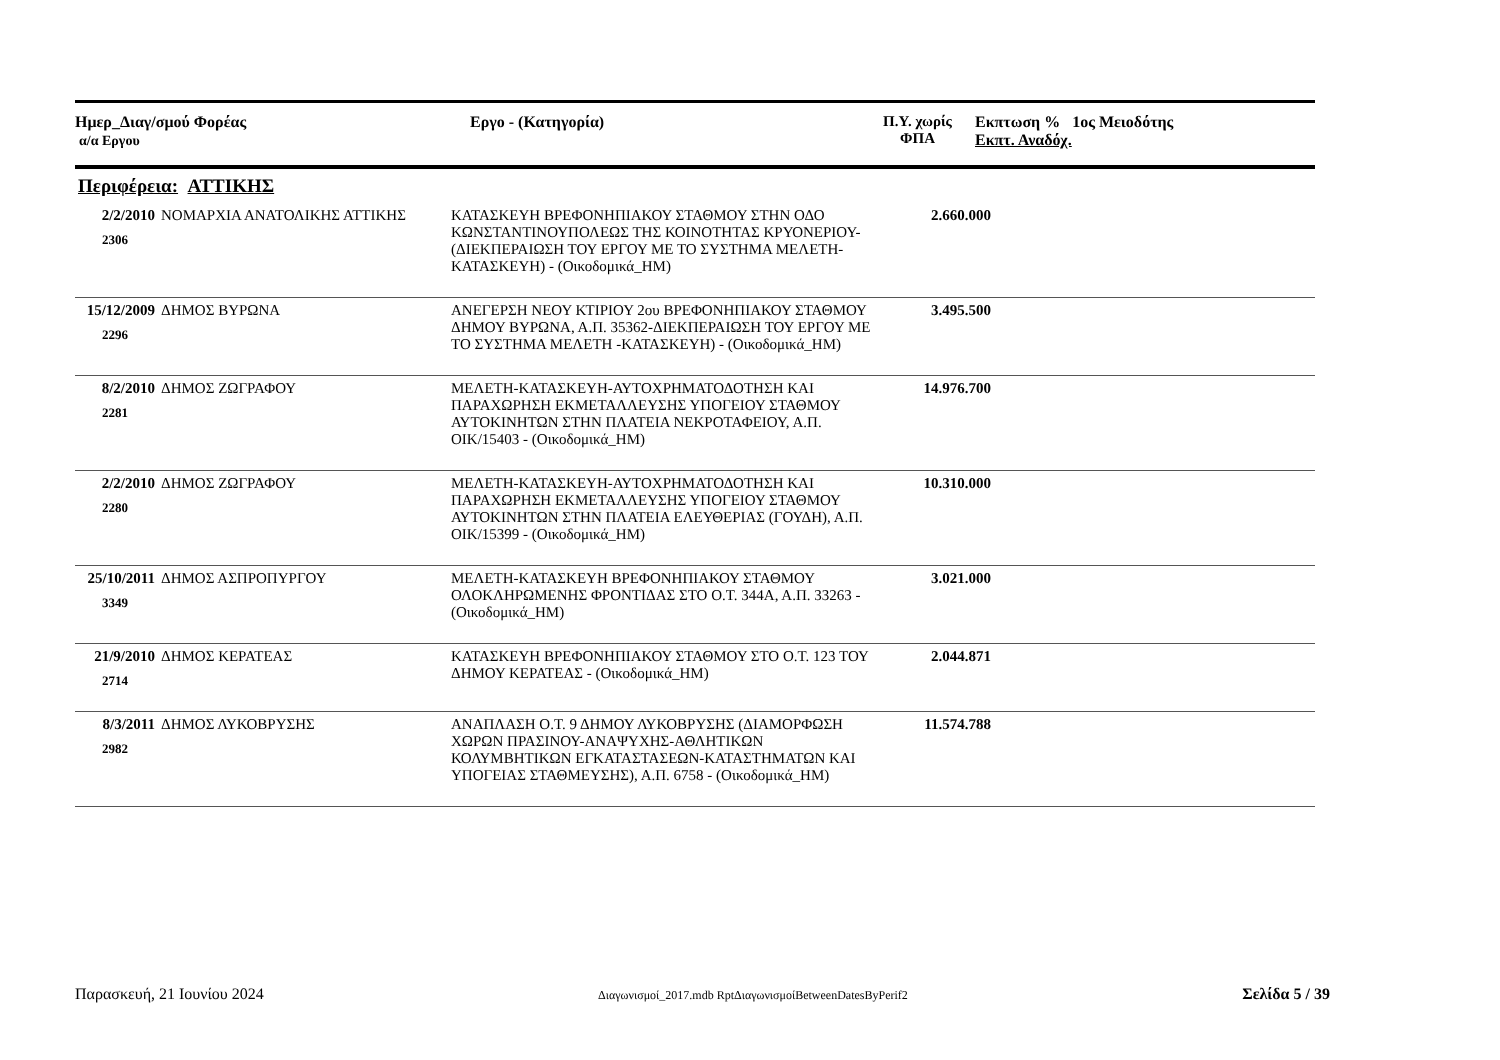Ημερ_Διαγ/σμού Φορέας
α/α Εργου
Εργο - (Κατηγορία) Π.Υ. χωρίς
ΦΠΑ
Εκπτωση % 1ος Μειοδότης
Εκπτ. Αναδόχ.
Περιφέρεια: ΑΤΤΙΚΗΣ
| 2/2/2010 2306 | ΝΟΜΑΡΧΙΑ ΑΝΑΤΟΛΙΚΗΣ ΑΤΤΙΚΗΣ | ΚΑΤΑΣΚΕΥΗ ΒΡΕΦΟΝΗΠΙΑΚΟΥ ΣΤΑΘΜΟΥ ΣΤΗΝ ΟΔΟ ΚΩΝΣΤΑΝΤΙΝΟΥΠΟΛΕΩΣ ΤΗΣ ΚΟΙΝΟΤΗΤΑΣ ΚΡΥΟΝΕΡΙΟΥ-(ΔΙΕΚΠΕΡΑΙΩΣΗ ΤΟΥ ΕΡΓΟΥ ΜΕ ΤΟ ΣΥΣΤΗΜΑ ΜΕΛΕΤΗ-ΚΑΤΑΣΚΕΥΗ) - (Οικοδομικά_ΗΜ) | 2.660.000 | |
| 15/12/2009 2296 | ΔΗΜΟΣ ΒΥΡΩΝΑ | ΑΝΕΓΕΡΣΗ ΝΕΟΥ ΚΤΙΡΙΟΥ 2ου ΒΡΕΦΟΝΗΠΙΑΚΟΥ ΣΤΑΘΜΟΥ ΔΗΜΟΥ ΒΥΡΩΝΑ, Α.Π. 35362-ΔΙΕΚΠΕΡΑΙΩΣΗ ΤΟΥ ΕΡΓΟΥ ΜΕ ΤΟ ΣΥΣΤΗΜΑ ΜΕΛΕΤΗ -ΚΑΤΑΣΚΕΥΗ) - (Οικοδομικά_ΗΜ) | 3.495.500 | |
| 8/2/2010 2281 | ΔΗΜΟΣ ΖΩΓΡΑΦΟΥ | ΜΕΛΕΤΗ-ΚΑΤΑΣΚΕΥΗ-ΑΥΤΟΧΡΗΜΑΤΟΔΟΤΗΣΗ ΚΑΙ ΠΑΡΑΧΩΡΗΣΗ ΕΚΜΕΤΑΛΛΕΥΣΗΣ ΥΠΟΓΕΙΟΥ ΣΤΑΘΜΟΥ ΑΥΤΟΚΙΝΗΤΩΝ ΣΤΗΝ ΠΛΑΤΕΙΑ ΝΕΚΡΟΤΑΦΕΙΟΥ, Α.Π. ΟΙΚ/15403 - (Οικοδομικά_ΗΜ) | 14.976.700 | |
| 2/2/2010 2280 | ΔΗΜΟΣ ΖΩΓΡΑΦΟΥ | ΜΕΛΕΤΗ-ΚΑΤΑΣΚΕΥΗ-ΑΥΤΟΧΡΗΜΑΤΟΔΟΤΗΣΗ ΚΑΙ ΠΑΡΑΧΩΡΗΣΗ ΕΚΜΕΤΑΛΛΕΥΣΗΣ ΥΠΟΓΕΙΟΥ ΣΤΑΘΜΟΥ ΑΥΤΟΚΙΝΗΤΩΝ ΣΤΗΝ ΠΛΑΤΕΙΑ ΕΛΕΥΘΕΡΙΑΣ (ΓΟΥΔΗ), Α.Π. ΟΙΚ/15399 - (Οικοδομικά_ΗΜ) | 10.310.000 | |
| 25/10/2011 3349 | ΔΗΜΟΣ ΑΣΠΡΟΠΥΡΓΟΥ | ΜΕΛΕΤΗ-ΚΑΤΑΣΚΕΥΗ ΒΡΕΦΟΝΗΠΙΑΚΟΥ ΣΤΑΘΜΟΥ ΟΛΟΚΛΗΡΩΜΕΝΗΣ ΦΡΟΝΤΙΔΑΣ ΣΤΟ Ο.Τ. 344Α, Α.Π. 33263 - (Οικοδομικά_ΗΜ) | 3.021.000 | |
| 21/9/2010 2714 | ΔΗΜΟΣ ΚΕΡΑΤΕΑΣ | ΚΑΤΑΣΚΕΥΗ ΒΡΕΦΟΝΗΠΙΑΚΟΥ ΣΤΑΘΜΟΥ ΣΤΟ Ο.Τ. 123 ΤΟΥ ΔΗΜΟΥ ΚΕΡΑΤΕΑΣ - (Οικοδομικά_ΗΜ) | 2.044.871 | |
| 8/3/2011 2982 | ΔΗΜΟΣ ΛΥΚΟΒΡΥΣΗΣ | ΑΝΑΠΛΑΣΗ Ο.Τ. 9 ΔΗΜΟΥ ΛΥΚΟΒΡΥΣΗΣ (ΔΙΑΜΟΡΦΩΣΗ ΧΩΡΩΝ ΠΡΑΣΙΝΟΥ-ΑΝΑΨΥΧΗΣ-ΑΘΛΗΤΙΚΩΝ ΚΟΛΥΜΒΗΤΙΚΩΝ ΕΓΚΑΤΑΣΤΑΣΕΩΝ-ΚΑΤΑΣΤΗΜΑΤΩΝ ΚΑΙ ΥΠΟΓΕΙΑΣ ΣΤΑΘΜΕΥΣΗΣ), Α.Π. 6758 - (Οικοδομικά_ΗΜ) | 11.574.788 | |
Παρασκευή, 21 Ιουνίου 2024 Διαγωνισμοί_2017.mdb RptΔιαγωνισμοίBetweenDatesByPerif2 Σελίδα 5 / 39